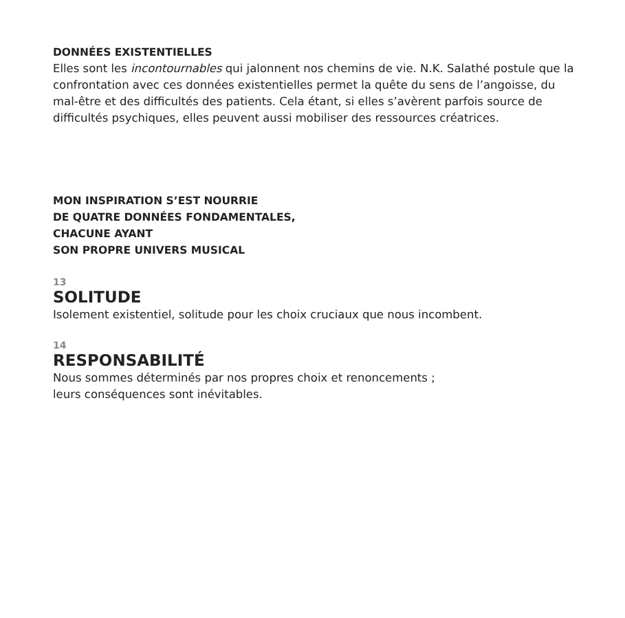DONNÉES EXISTENTIELLES
Elles sont les incontournables qui jalonnent nos chemins de vie. N.K. Salathé postule que la confrontation avec ces données existentielles permet la quête du sens de l’angoisse, du mal-être et des difficultés des patients. Cela étant, si elles s’avèrent parfois source de difficultés psychiques, elles peuvent aussi mobiliser des ressources créatrices.
MON INSPIRATION S’EST NOURRIE
DE QUATRE DONNÉES FONDAMENTALES,
CHACUNE AYANT
SON PROPRE UNIVERS MUSICAL
13
SOLITUDE
Isolement existentiel, solitude pour les choix cruciaux que nous incombent.
14
RESPONSABILITÉ
Nous sommes déterminés par nos propres choix et renoncements ;
leurs conséquences sont inévitables.